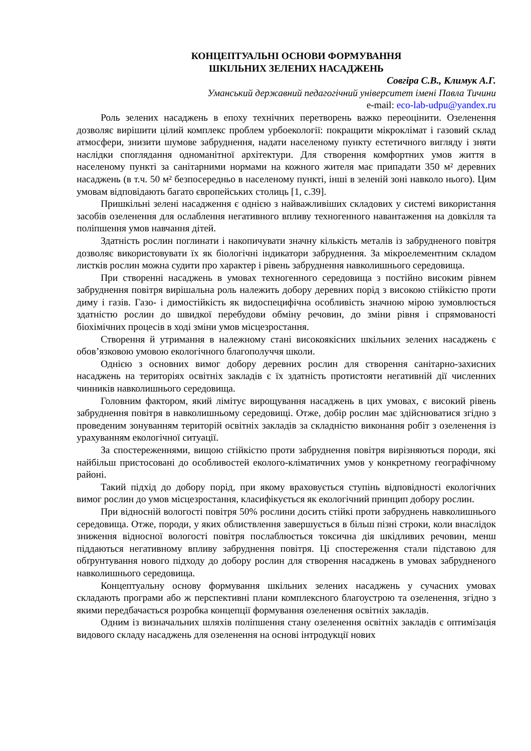КОНЦЕПТУАЛЬНІ ОСНОВИ ФОРМУВАННЯ
ШКІЛЬНИХ ЗЕЛЕНИХ НАСАДЖЕНЬ
Совгіра С.В., Климук А.Г.
Уманський державний педагогічний університет імені Павла Тичини
e-mail: eco-lab-udpu@yandex.ru
Роль зелених насаджень в епоху технічних перетворень важко переоцінити. Озеленення дозволяє вирішити цілий комплекс проблем урбоекології: покращити мікроклімат і газовий склад атмосфери, знизити шумове забруднення, надати населеному пункту естетичного вигляду і зняти наслідки споглядання одноманітної архітектури. Для створення комфортних умов життя в населеному пункті за санітарними нормами на кожного жителя має припадати 350 м² деревних насаджень (в т.ч. 50 м² безпосередньо в населеному пункті, інші в зеленій зоні навколо нього). Цим умовам відповідають багато європейських столиць [1, с.39].
Пришкільні зелені насадження є однією з найважливіших складових у системі використання засобів озеленення для ослаблення негативного впливу техногенного навантаження на довкілля та поліпшення умов навчання дітей.
Здатність рослин поглинати і накопичувати значну кількість металів із забрудненого повітря дозволяє використовувати їх як біологічні індикатори забруднення. За мікроелементним складом листків рослин можна судити про характер і рівень забруднення навколишнього середовища.
При створенні насаджень в умовах техногенного середовища з постійно високим рівнем забруднення повітря вирішальна роль належить добору деревних порід з високою стійкістю проти диму і газів. Газо- і димостійкість як видоспецифічна особливість значною мірою зумовлюється здатністю рослин до швидкої перебудови обміну речовин, до зміни рівня і спрямованості біохімічних процесів в ході зміни умов місцезростання.
Створення й утримання в належному стані високоякісних шкільних зелених насаджень є обов’язковою умовою екологічного благополуччя школи.
Однією з основних вимог добору деревних рослин для створення санітарно-захисних насаджень на територіях освітніх закладів є їх здатність протистояти негативній дії численних чинників навколишнього середовища.
Головним фактором, який лімітує вирощування насаджень в цих умовах, є високий рівень забруднення повітря в навколишньому середовищі. Отже, добір рослин має здійснюватися згідно з проведеним зонуванням територій освітніх закладів за складністю виконання робіт з озеленення із урахуванням екологічної ситуації.
За спостереженнями, вищою стійкістю проти забруднення повітря вирізняються породи, які найбільш пристосовані до особливостей еколого-кліматичних умов у конкретному географічному районі.
Такий підхід до добору порід, при якому враховується ступінь відповідності екологічних вимог рослин до умов місцезростання, класифікується як екологічний принцип добору рослин.
При відносній вологості повітря 50% рослини досить стійкі проти забруднень навколишнього середовища. Отже, породи, у яких облиствлення завершується в більш пізні строки, коли внаслідок зниження відносної вологості повітря послаблюється токсична дія шкідливих речовин, менш піддаються негативному впливу забруднення повітря. Ці спостереження стали підставою для обґрунтування нового підходу до добору рослин для створення насаджень в умовах забрудненого навколишнього середовища.
Концептуальну основу формування шкільних зелених насаджень у сучасних умовах складають програми або ж перспективні плани комплексного благоустрою та озеленення, згідно з якими передбачається розробка концепції формування озеленення освітніх закладів.
Одним із визначальних шляхів поліпшення стану озеленення освітніх закладів є оптимізація видового складу насаджень для озеленення на основі інтродукції нових